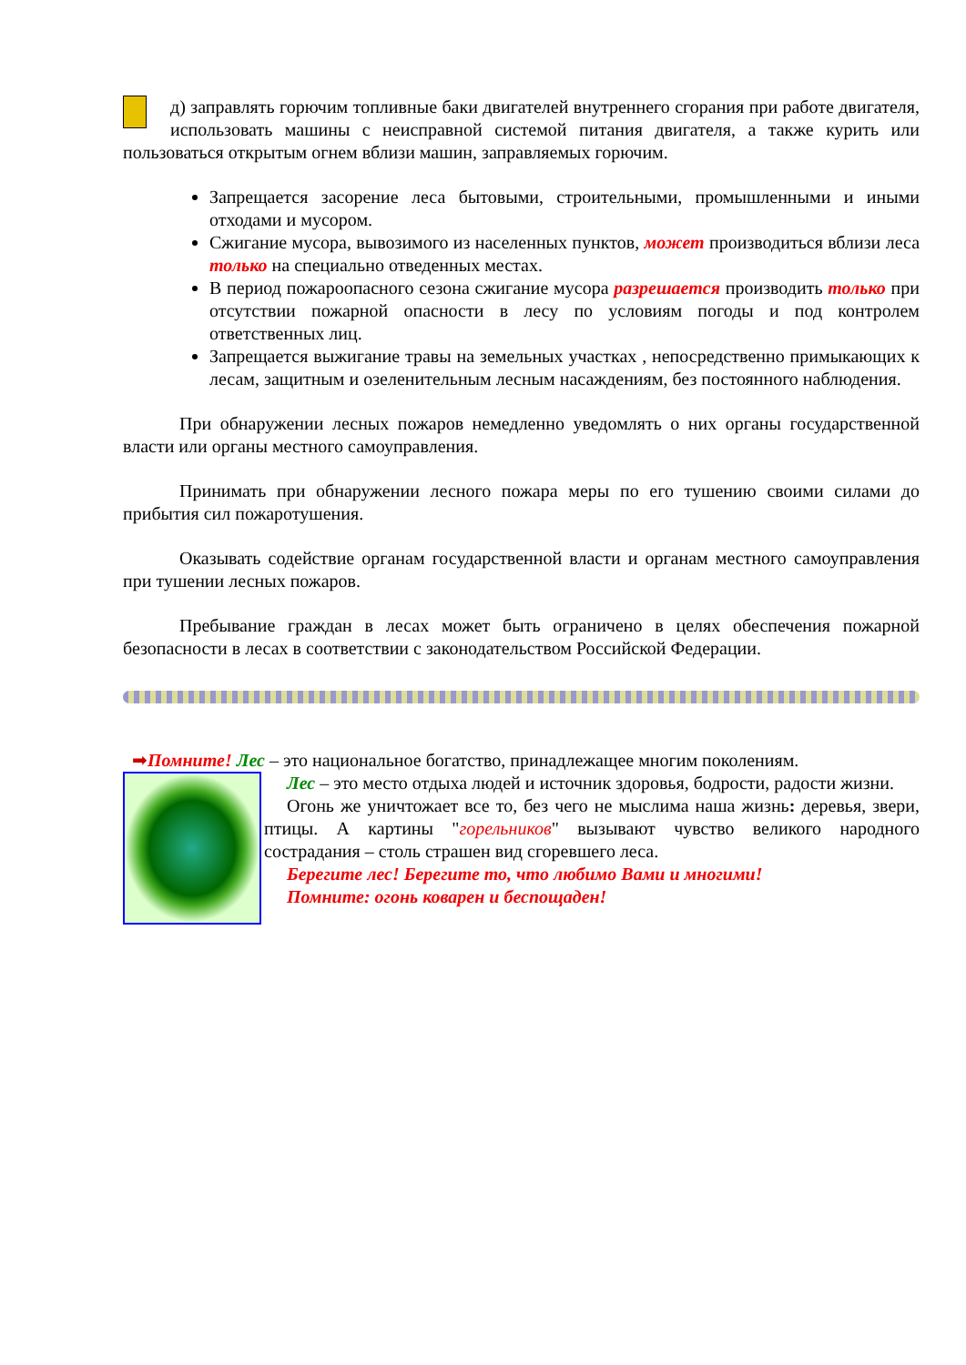д) заправлять горючим топливные баки двигателей внутреннего сгорания при работе двигателя, использовать машины с неисправной системой питания двигателя, а также курить или пользоваться открытым огнем вблизи машин, заправляемых горючим.
Запрещается засорение леса бытовыми, строительными, промышленными и иными отходами и мусором.
Сжигание мусора, вывозимого из населенных пунктов, может производиться вблизи леса только на специально отведенных местах.
В период пожароопасного сезона сжигание мусора разрешается производить только при отсутствии пожарной опасности в лесу по условиям погоды и под контролем ответственных лиц.
Запрещается выжигание травы на земельных участках , непосредственно примыкающих к лесам, защитным и озеленительным лесным насаждениям, без постоянного наблюдения.
При обнаружении лесных пожаров немедленно уведомлять о них органы государственной власти или органы местного самоуправления.
Принимать при обнаружении лесного пожара меры по его тушению своими силами до прибытия сил пожаротушения.
Оказывать содействие органам государственной власти и органам местного самоуправления при тушении лесных пожаров.
Пребывание граждан в лесах может быть ограничено в целях обеспечения пожарной безопасности в лесах в соответствии с законодательством Российской Федерации.
➡Помните! Лес – это национальное богатство, принадлежащее многим поколениям.
Лес – это место отдыха людей и источник здоровья, бодрости, радости жизни.
Огонь же уничтожает все то, без чего не мыслима наша жизнь: деревья, звери, птицы. А картины "горельников" вызывают чувство великого народного сострадания – столь страшен вид сгоревшего леса.
Берегите лес! Берегите то, что любимо Вами и многими!
Помните: огонь коварен и беспощаден!